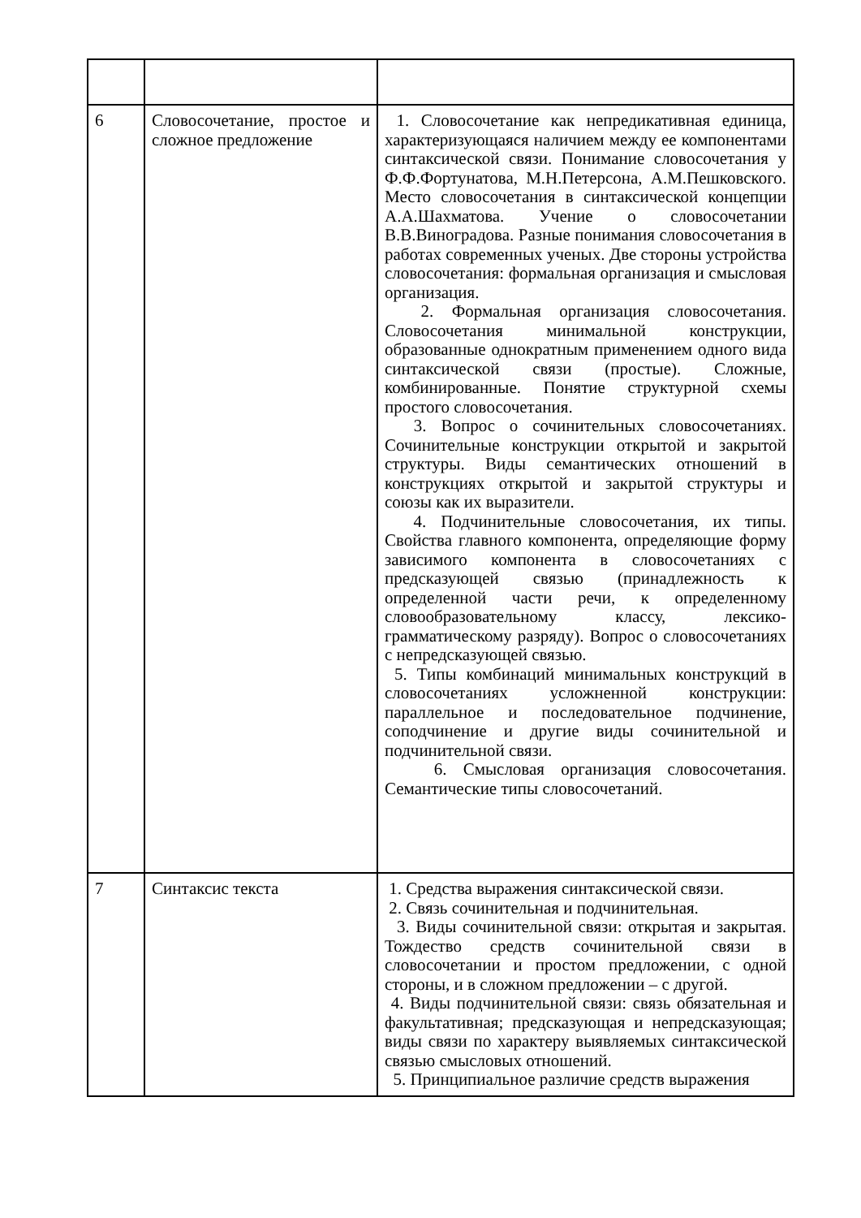| 6 | Словосочетание, простое и сложное предложение | 1. Словосочетание как непредикативная единица, характеризующаяся наличием между ее компонентами синтаксической связи. Понимание словосочетания у Ф.Ф.Фортунатова, М.Н.Петерсона, А.М.Пешковского. Место словосочетания в синтаксической концепции А.А.Шахматова. Учение о словосочетании В.В.Виноградова. Разные понимания словосочетания в работах современных ученых. Две стороны устройства словосочетания: формальная организация и смысловая организация. 2. Формальная организация словосочетания. Словосочетания минимальной конструкции, образованные однократным применением одного вида синтаксической связи (простые). Сложные, комбинированные. Понятие структурной схемы простого словосочетания. 3. Вопрос о сочинительных словосочетаниях. Сочинительные конструкции открытой и закрытой структуры. Виды семантических отношений в конструкциях открытой и закрытой структуры и союзы как их выразители. 4. Подчинительные словосочетания, их типы. Свойства главного компонента, определяющие форму зависимого компонента в словосочетаниях с предсказующей связью (принадлежность к определенной части речи, к определенному словообразовательному классу, лексико-грамматическому разряду). Вопрос о словосочетаниях с непредсказующей связью. 5. Типы комбинаций минимальных конструкций в словосочетаниях усложненной конструкции: параллельное и последовательное подчинение, соподчинение и другие виды сочинительной и подчинительной связи. 6. Смысловая организация словосочетания. Семантические типы словосочетаний. |
| 7 | Синтаксис текста | 1. Средства выражения синтаксической связи. 2. Связь сочинительная и подчинительная. 3. Виды сочинительной связи: открытая и закрытая. Тождество средств сочинительной связи в словосочетании и простом предложении, с одной стороны, и в сложном предложении – с другой. 4. Виды подчинительной связи: связь обязательная и факультативная; предсказующая и непредсказующая; виды связи по характеру выявляемых синтаксической связью смысловых отношений. 5. Принципиальное различие средств выражения |